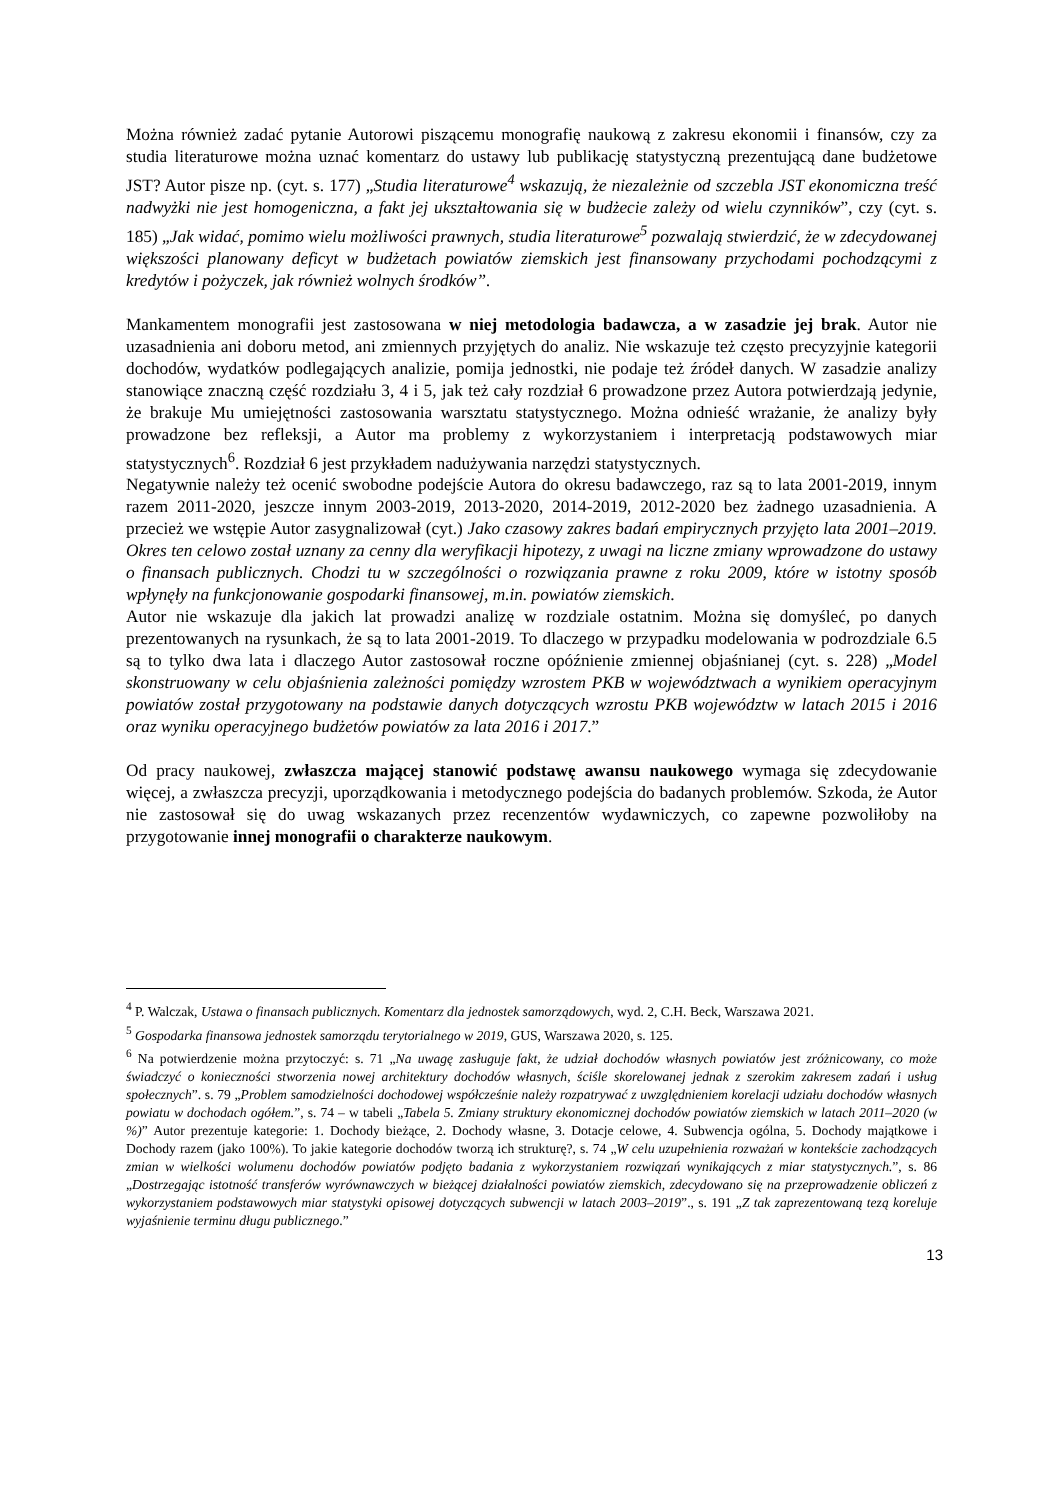Można również zadać pytanie Autorowi piszącemu monografię naukową z zakresu ekonomii i finansów, czy za studia literaturowe można uznać komentarz do ustawy lub publikację statystyczną prezentującą dane budżetowe JST? Autor pisze np. (cyt. s. 177) „Studia literaturowe<sup>4</sup> wskazują, że niezależnie od szczebla JST ekonomiczna treść nadwyżki nie jest homogeniczna, a fakt jej ukształtowania się w budżecie zależy od wielu czynników”, czy (cyt. s. 185) „Jak widać, pomimo wielu możliwości prawnych, studia literaturowe<sup>5</sup> pozwalają stwierdzić, że w zdecydowanej większości planowany deficyt w budżetach powiatów ziemskich jest finansowany przychodami pochodzącymi z kredytów i pożyczek, jak również wolnych środków”.
Mankamentem monografii jest zastosowana w niej metodologia badawcza, a w zasadzie jej brak. Autor nie uzasadnienia ani doboru metod, ani zmiennych przyjętych do analiz. Nie wskazuje też często precyzyjnie kategorii dochodów, wydatków podlegających analizie, pomija jednostki, nie podaje też źródeł danych. W zasadzie analizy stanowiące znaczną część rozdziału 3, 4 i 5, jak też cały rozdział 6 prowadzone przez Autora potwierdzają jedynie, że brakuje Mu umiejętności zastosowania warsztatu statystycznego. Można odnieść wrażanie, że analizy były prowadzone bez refleksji, a Autor ma problemy z wykorzystaniem i interpretacją podstawowych miar statystycznych<sup>6</sup>. Rozdział 6 jest przykładem nadużywania narzędzi statystycznych.
Negatywnie należy też ocenić swobodne podejście Autora do okresu badawczego, raz są to lata 2001-2019, innym razem 2011-2020, jeszcze innym 2003-2019, 2013-2020, 2014-2019, 2012-2020 bez żadnego uzasadnienia. A przecież we wstępie Autor zasygnalizował (cyt.) Jako czasowy zakres badań empirycznych przyjęto lata 2001–2019. Okres ten celowo został uznany za cenny dla weryfikacji hipotezy, z uwagi na liczne zmiany wprowadzone do ustawy o finansach publicznych. Chodzi tu w szczególności o rozwiązania prawne z roku 2009, które w istotny sposób wpłynęły na funkcjonowanie gospodarki finansowej, m.in. powiatów ziemskich.
Autor nie wskazuje dla jakich lat prowadzi analizę w rozdziale ostatnim. Można się domyśleć, po danych prezentowanych na rysunkach, że są to lata 2001-2019. To dlaczego w przypadku modelowania w podrozdziale 6.5 są to tylko dwa lata i dlaczego Autor zastosował roczne opóźnienie zmiennej objaśnianej (cyt. s. 228) „Model skonstruowany w celu objaśnienia zależności pomiędzy wzrostem PKB w województwach a wynikiem operacyjnym powiatów został przygotowany na podstawie danych dotyczących wzrostu PKB województw w latach 2015 i 2016 oraz wyniku operacyjnego budżetów powiatów za lata 2016 i 2017.”
Od pracy naukowej, zwłaszcza mającej stanowić podstawę awansu naukowego wymaga się zdecydowanie więcej, a zwłaszcza precyzji, uporządkowania i metodycznego podejścia do badanych problemów. Szkoda, że Autor nie zastosował się do uwag wskazanych przez recenzentów wydawniczych, co zapewne pozwoliłoby na przygotowanie innej monografii o charakterze naukowym.
<sup>4</sup> P. Walczak, Ustawa o finansach publicznych. Komentarz dla jednostek samorządowych, wyd. 2, C.H. Beck, Warszawa 2021.
<sup>5</sup> Gospodarka finansowa jednostek samorządu terytorialnego w 2019, GUS, Warszawa 2020, s. 125.
<sup>6</sup> Na potwierdzenie można przytoczyć: s. 71 „Na uwagę zasługuje fakt, że udział dochodów własnych powiatów jest zróżnicowany, co może świadczyć o konieczności stworzenia nowej architektury dochodów własnych, ściśle skorelowanej jednak z szerokim zakresem zadań i usług społecznych”. s. 79 „Problem samodzielności dochodowej współcześnie należy rozpatrywać z uwzględnieniem korelacji udziału dochodów własnych powiatu w dochodach ogółem.”, s. 74 – w tabeli „Tabela 5. Zmiany struktury ekonomicznej dochodów powiatów ziemskich w latach 2011–2020 (w %)” Autor prezentuje kategorie: 1. Dochody bieżące, 2. Dochody własne, 3. Dotacje celowe, 4. Subwencja ogólna, 5. Dochody majątkowe i Dochody razem (jako 100%). To jakie kategorie dochodów tworzą ich strukturę?, s. 74 „W celu uzupełnienia rozważań w kontekście zachodzących zmian w wielkości wolumenu dochodów powiatów podjęto badania z wykorzystaniem rozwiązań wynikających z miar statystycznych.”, s. 86 „Dostrzegając istotność transferów wyrównawczych w bieżącej działalności powiatów ziemskich, zdecydowano się na przeprowadzenie obliczeń z wykorzystaniem podstawowych miar statystyki opisowej dotyczących subwencji w latach 2003–2019”., s. 191 „Z tak zaprezentowaną tezą koreluje wyjaśnienie terminu długu publicznego.”
13